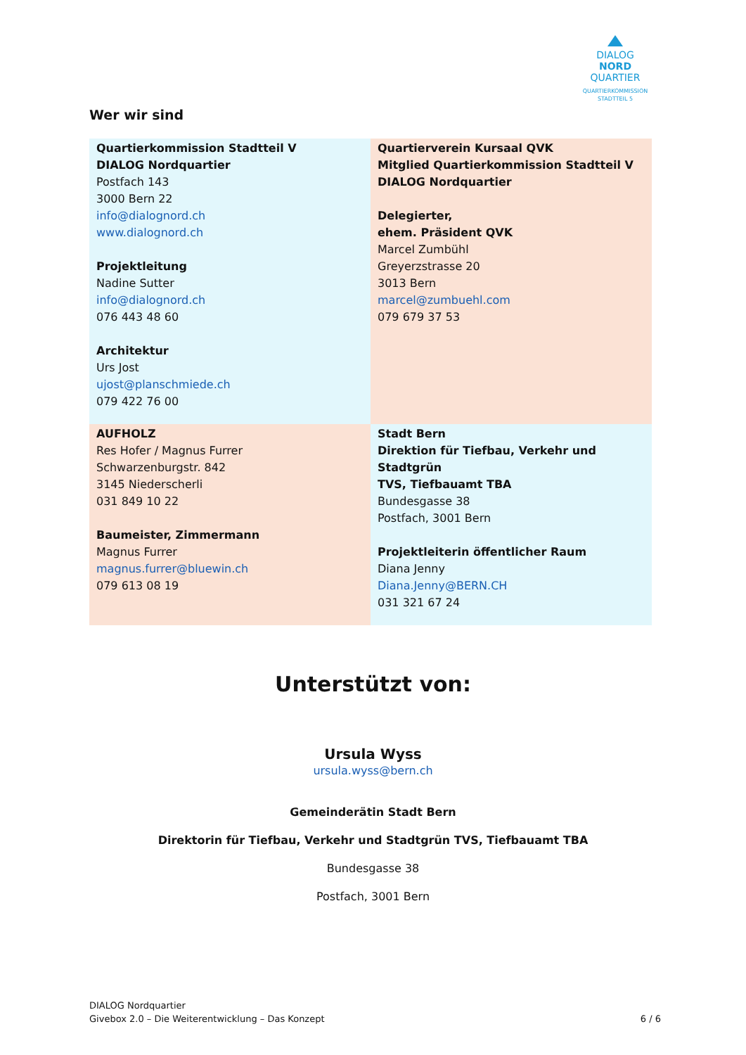DIALOG
NORD
QUARTIER
QUARTIERKOMMISSION
STADTTEIL 5
Wer wir sind
| Quartierkommission Stadtteil V DIALOG Nordquartier Postfach 143 3000 Bern 22 info@dialognord.ch www.dialognord.ch Projektleitung Nadine Sutter info@dialognord.ch 076 443 48 60 Architektur Urs Jost ujost@planschmiede.ch 079 422 76 00 | Quartierverein Kursaal QVK Mitglied Quartierkommission Stadtteil V DIALOG Nordquartier Delegierter, ehem. Präsident QVK Marcel Zumbühl Greyerzstrasse 20 3013 Bern marcel@zumbuehl.com 079 679 37 53 |
| AUFHOLZ Res Hofer / Magnus Furrer Schwarzenburgstr. 842 3145 Niederscherli 031 849 10 22 Baumeister, Zimmermann Magnus Furrer magnus.furrer@bluewin.ch 079 613 08 19 | Stadt Bern Direktion für Tiefbau, Verkehr und Stadtgrün TVS, Tiefbauamt TBA Bundesgasse 38 Postfach, 3001 Bern Projektleiterin öffentlicher Raum Diana Jenny Diana.Jenny@BERN.CH 031 321 67 24 |
Unterstützt von:
Ursula Wyss
ursula.wyss@bern.ch
Gemeinderätin Stadt Bern
Direktorin für Tiefbau, Verkehr und Stadtgrün TVS, Tiefbauamt TBA
Bundesgasse 38
Postfach, 3001 Bern
DIALOG Nordquartier
Givebox 2.0 – Die Weiterentwicklung – Das Konzept
6 / 6